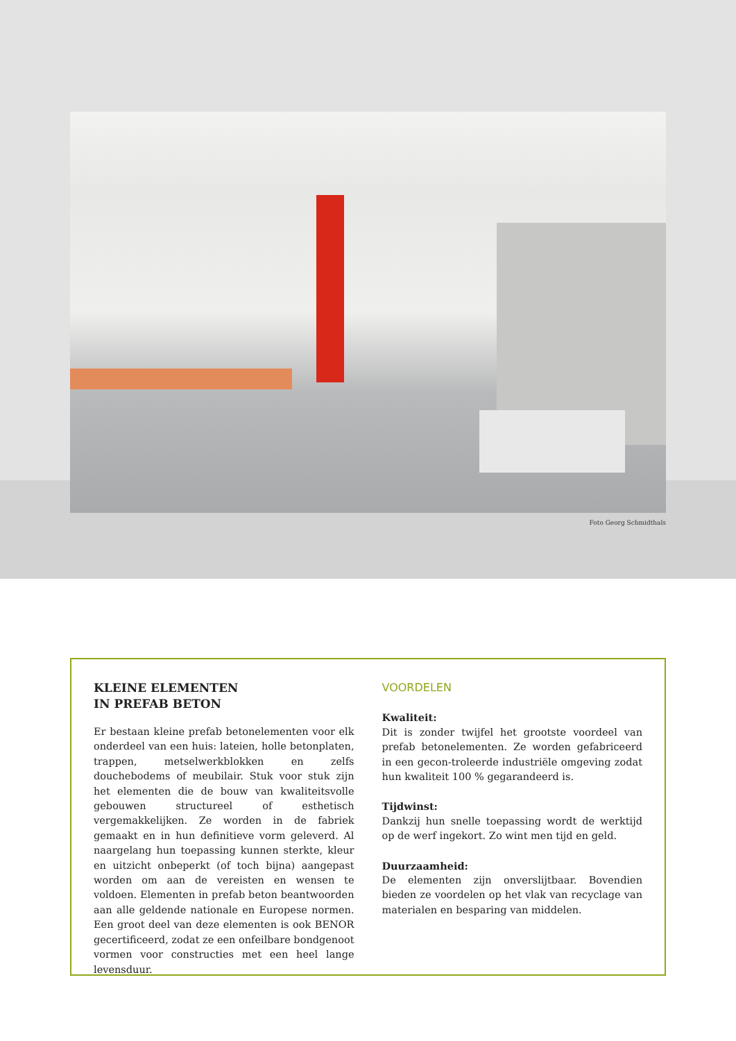Foto Georg Schmidthals
KLEINE ELEMENTEN
IN PREFAB BETON
Er bestaan kleine prefab betonelementen voor elk onderdeel van een huis: lateien, holle betonplaten, trappen, metselwerkblokken en zelfs douchebodems of meubilair. Stuk voor stuk zijn het elementen die de bouw van kwaliteitsvolle gebouwen structureel of esthetisch vergemakkelijken. Ze worden in de fabriek gemaakt en in hun definitieve vorm geleverd. Al naargelang hun toepassing kunnen sterkte, kleur en uitzicht onbeperkt (of toch bijna) aangepast worden om aan de vereisten en wensen te voldoen. Elementen in prefab beton beantwoorden aan alle geldende nationale en Europese normen. Een groot deel van deze elementen is ook BENOR gecertificeerd, zodat ze een onfeilbare bondgenoot vormen voor constructies met een heel lange levensduur.
VOORDELEN
Kwaliteit:
Dit is zonder twijfel het grootste voordeel van prefab betonelementen. Ze worden gefabriceerd in een gecon-troleerde industriële omgeving zodat hun kwaliteit 100 % gegarandeerd is.
Tijdwinst:
Dankzij hun snelle toepassing wordt de werktijd op de werf ingekort. Zo wint men tijd en geld.
Duurzaamheid:
De elementen zijn onverslijtbaar. Bovendien bieden ze voordelen op het vlak van recyclage van materialen en besparing van middelen.